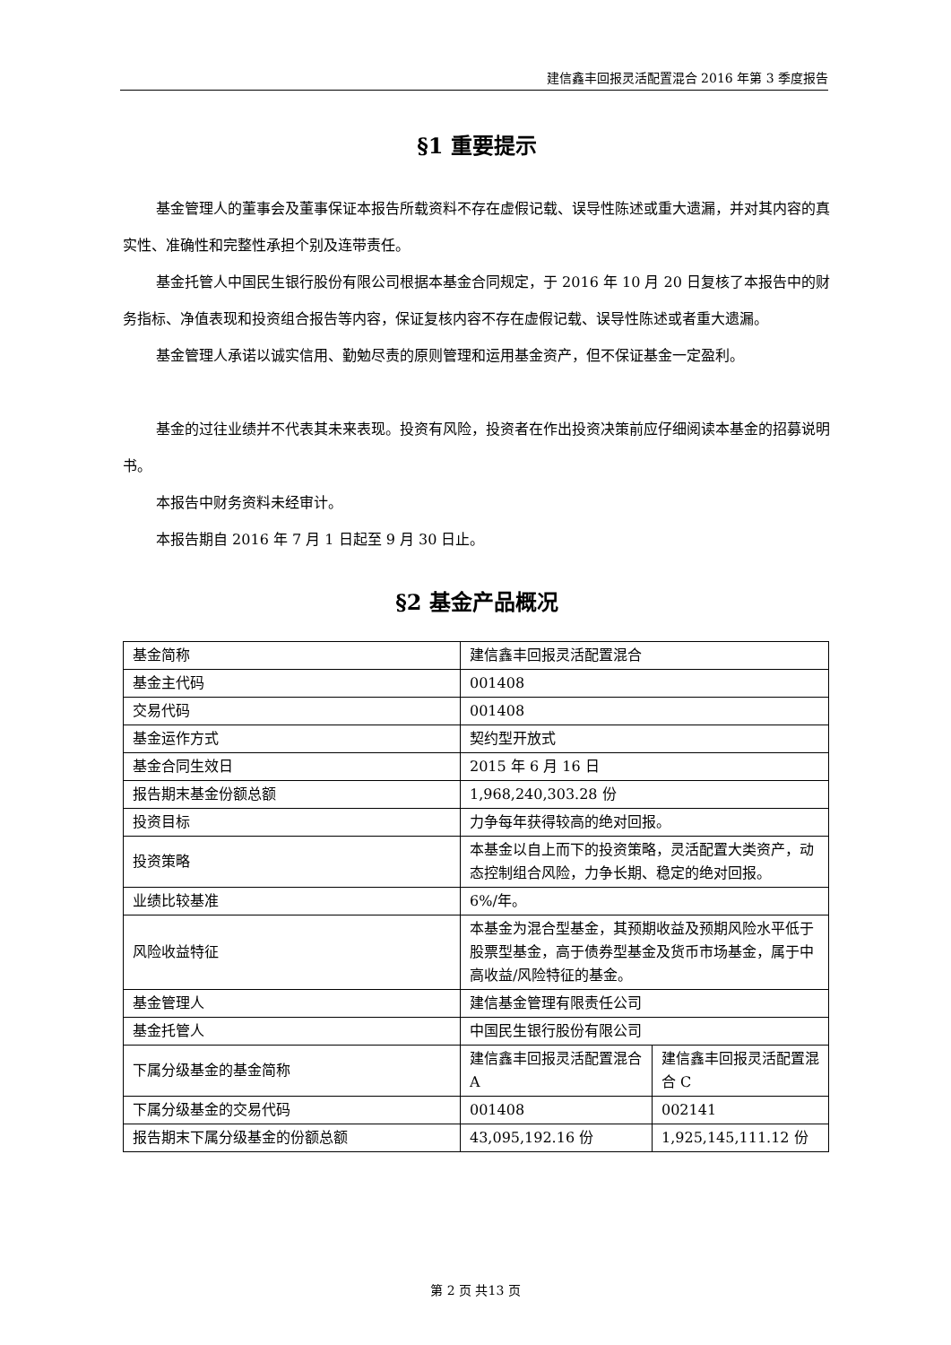建信鑫丰回报灵活配置混合 2016 年第 3 季度报告
§1 重要提示
基金管理人的董事会及董事保证本报告所载资料不存在虚假记载、误导性陈述或重大遗漏，并对其内容的真实性、准确性和完整性承担个别及连带责任。
基金托管人中国民生银行股份有限公司根据本基金合同规定，于 2016 年 10 月 20 日复核了本报告中的财务指标、净值表现和投资组合报告等内容，保证复核内容不存在虚假记载、误导性陈述或者重大遗漏。
基金管理人承诺以诚实信用、勤勉尽责的原则管理和运用基金资产，但不保证基金一定盈利。
基金的过往业绩并不代表其未来表现。投资有风险，投资者在作出投资决策前应仔细阅读本基金的招募说明书。
本报告中财务资料未经审计。
本报告期自 2016 年 7 月 1 日起至 9 月 30 日止。
§2 基金产品概况
| 基金简称 | 建信鑫丰回报灵活配置混合 | |
| 基金主代码 | 001408 | |
| 交易代码 | 001408 | |
| 基金运作方式 | 契约型开放式 | |
| 基金合同生效日 | 2015 年 6 月 16 日 | |
| 报告期末基金份额总额 | 1,968,240,303.28 份 | |
| 投资目标 | 力争每年获得较高的绝对回报。 | |
| 投资策略 | 本基金以自上而下的投资策略，灵活配置大类资产，动态控制组合风险，力争长期、稳定的绝对回报。 | |
| 业绩比较基准 | 6%/年。 | |
| 风险收益特征 | 本基金为混合型基金，其预期收益及预期风险水平低于股票型基金，高于债券型基金及货币市场基金，属于中高收益/风险特征的基金。 | |
| 基金管理人 | 建信基金管理有限责任公司 | |
| 基金托管人 | 中国民生银行股份有限公司 | |
| 下属分级基金的基金简称 | 建信鑫丰回报灵活配置混合 A | 建信鑫丰回报灵活配置混合 C |
| 下属分级基金的交易代码 | 001408 | 002141 |
| 报告期末下属分级基金的份额总额 | 43,095,192.16 份 | 1,925,145,111.12 份 |
第 2 页 共13 页